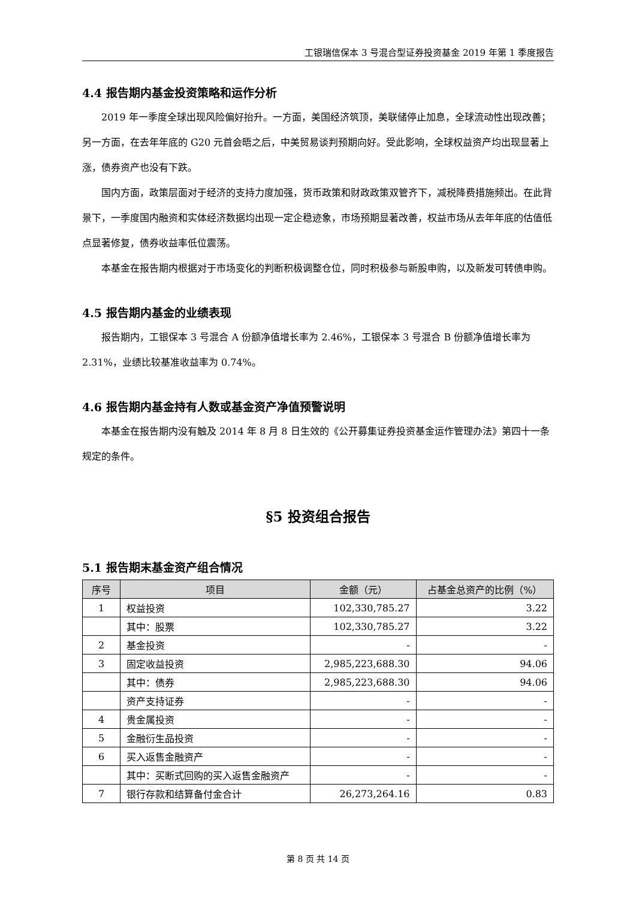工银瑞信保本 3 号混合型证券投资基金 2019 年第 1 季度报告
4.4 报告期内基金投资策略和运作分析
2019 年一季度全球出现风险偏好抬升。一方面，美国经济筑顶，美联储停止加息，全球流动性出现改善；另一方面，在去年年底的 G20 元首会晤之后，中美贸易谈判预期向好。受此影响，全球权益资产均出现显著上涨，债券资产也没有下跌。
国内方面，政策层面对于经济的支持力度加强，货币政策和财政政策双管齐下，减税降费措施频出。在此背景下，一季度国内融资和实体经济数据均出现一定企稳迹象，市场预期显著改善，权益市场从去年年底的估值低点显著修复，债券收益率低位震荡。
本基金在报告期内根据对于市场变化的判断积极调整仓位，同时积极参与新股申购，以及新发可转债申购。
4.5 报告期内基金的业绩表现
报告期内，工银保本 3 号混合 A 份额净值增长率为 2.46%，工银保本 3 号混合 B 份额净值增长率为 2.31%，业绩比较基准收益率为 0.74%。
4.6 报告期内基金持有人数或基金资产净值预警说明
本基金在报告期内没有触及 2014 年 8 月 8 日生效的《公开募集证券投资基金运作管理办法》第四十一条规定的条件。
§5 投资组合报告
5.1 报告期末基金资产组合情况
| 序号 | 项目 | 金额（元） | 占基金总资产的比例（%） |
| --- | --- | --- | --- |
| 1 | 权益投资 | 102,330,785.27 | 3.22 |
| | 其中：股票 | 102,330,785.27 | 3.22 |
| 2 | 基金投资 | - | - |
| 3 | 固定收益投资 | 2,985,223,688.30 | 94.06 |
| | 其中：债券 | 2,985,223,688.30 | 94.06 |
| | 资产支持证券 | - | - |
| 4 | 贵金属投资 | - | - |
| 5 | 金融衍生品投资 | - | - |
| 6 | 买入返售金融资产 | - | - |
| | 其中：买断式回购的买入返售金融资产 | - | - |
| 7 | 银行存款和结算备付金合计 | 26,273,264.16 | 0.83 |
第 8 页 共 14 页